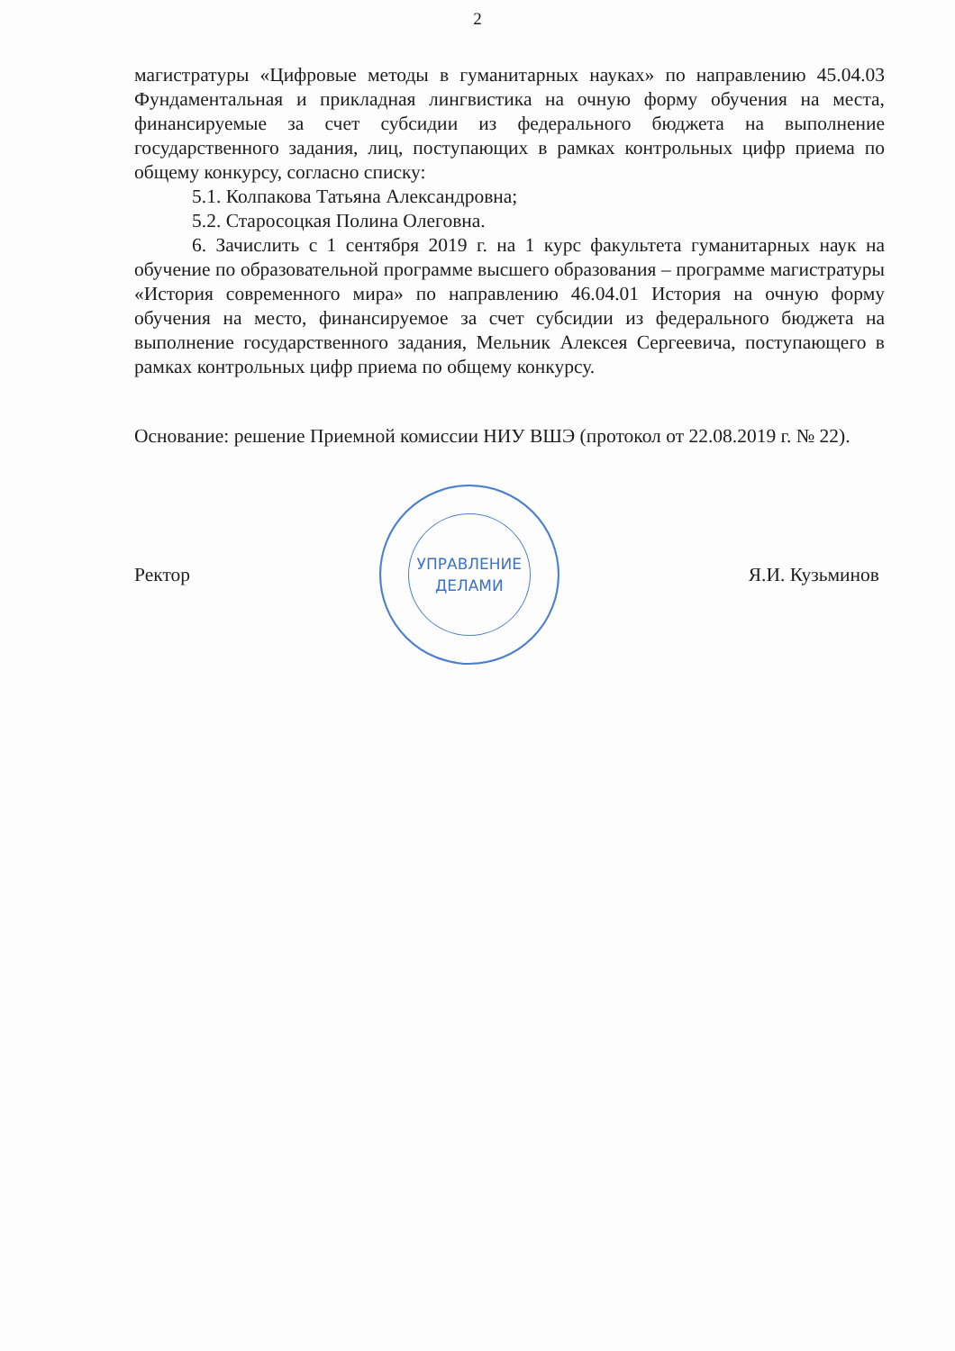2
магистратуры «Цифровые методы в гуманитарных науках» по направлению 45.04.03 Фундаментальная и прикладная лингвистика на очную форму обучения на места, финансируемые за счет субсидии из федерального бюджета на выполнение государственного задания, лиц, поступающих в рамках контрольных цифр приема по общему конкурсу, согласно списку:
5.1. Колпакова Татьяна Александровна;
5.2. Старосоцкая Полина Олеговна.
6. Зачислить с 1 сентября 2019 г. на 1 курс факультета гуманитарных наук на обучение по образовательной программе высшего образования – программе магистратуры «История современного мира» по направлению 46.04.01 История на очную форму обучения на место, финансируемое за счет субсидии из федерального бюджета на выполнение государственного задания, Мельник Алексея Сергеевича, поступающего в рамках контрольных цифр приема по общему конкурсу.
Основание: решение Приемной комиссии НИУ ВШЭ (протокол от 22.08.2019 г. № 22).
Ректор
УПРАВЛЕНИЕ
ДЕЛАМИ
Я.И. Кузьминов